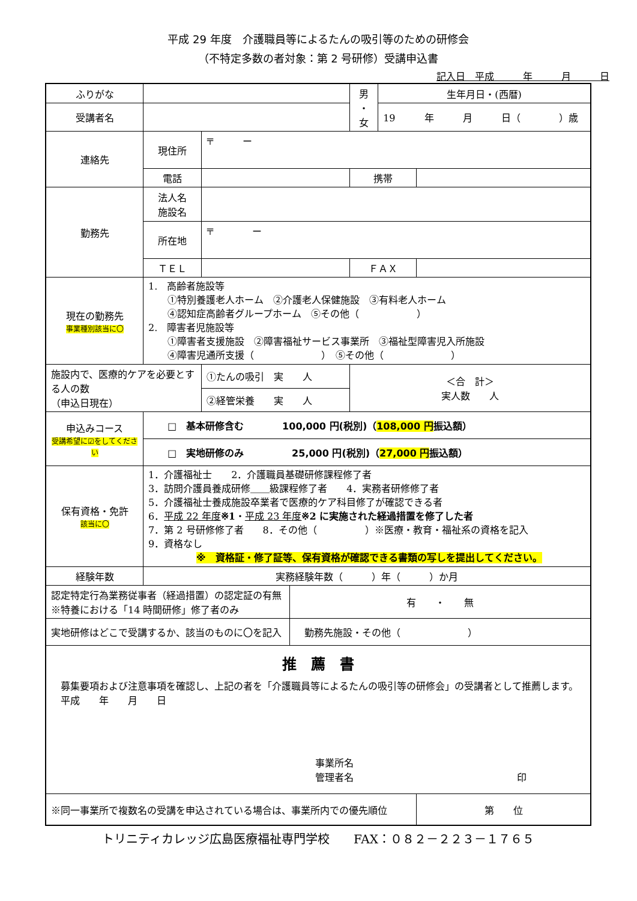平成 29 年度　介護職員等によるたんの吸引等のための研修会
（不特定多数の者対象：第 2 号研修）受講申込書
記入日　平成　　　年　　　月　　　日
| ふりがな | | | | 男 ・ 女 | 生年月日・(西暦) | |
| 受講者名 | | | | | 19 年 月 日（ ）歳 | |
| 連絡先 | 現住所 | 〒 ー | | | | |
| | 電話 | | | 携帯 | | |
| 勤務先 | 法人名 施設名 | | | | | |
| | 所在地 | 〒 ー | | | | |
| | ＴＥＬ | | | ＦＡＸ | | |
| 現在の勤務先 事業種別該当に〇 | 1. 高齢者施設等 ①特別養護老人ホーム ②介護老人保健施設 ③有料老人ホーム ④認知症高齢者グループホーム ⑤その他（ ） 2. 障害者児施設等 ①障害者支援施設 ②障害福祉サービス事業所 ③福祉型障害児入所施設 ④障害児通所支援（ ） ⑤その他（ ） | | | | | |
| 施設内で、医療的ケアを必要とする人の数 （申込日現在） | | ①たんの吸引 実 人 | | ＜合 計＞ 実人数 人 | | |
| | | ②経管栄養 実 人 | | | | |
| 申込みコース 受講希望に☑をしてください | □ 基本研修含む 100,000 円(税別)（ 108,000 円 振込額） | | | | | |
| | □ 実地研修のみ 25,000 円(税別)（ 27,000 円 振込額） | | | | | |
| 保有資格・免許 該当に〇 | 1．介護福祉士 2．介護職員基礎研修課程修了者 3．訪問介護員養成研修＿＿級課程修了者 4．実務者研修修了者 5．介護福祉士養成施設卒業者で医療的ケア科目修了が確認できる者 6． 平成 22 年度 ※1 ・ 平成 23 年度 ※2 に実施された経過措置を修了した者 7．第 2 号研修修了者 8．その他（ ）※医療・教育・福祉系の資格を記入 9．資格なし ※ 資格証・修了証等、保有資格が確認できる書類の写しを提出してください。 | | | | | |
| 経験年数 | 実務経験年数（ ）年（ ）か月 | | | | | |
| 認定特定行為業務従事者（経過措置）の認定証の有無 ※特養における「14 時間研修」修了者のみ | | | 有 ・ 無 | | | |
| 実地研修はどこで受講するか、該当のものに〇を記入 | | | 勤務先施設・その他（ ） | | | |
| 推 薦 書 募集要項および注意事項を確認し、上記の者を「介護職員等によるたんの吸引等の研修会」の受講者として推薦します。 平成 年 月 日 事業所名 管理者名 印 | | | | | | |
| ※同一事業所で複数名の受講を申込されている場合は、事業所内での優先順位 | | | | | | 第 位 |
トリニティカレッジ広島医療福祉専門学校　　FAX：０８２－２２３－１７６５